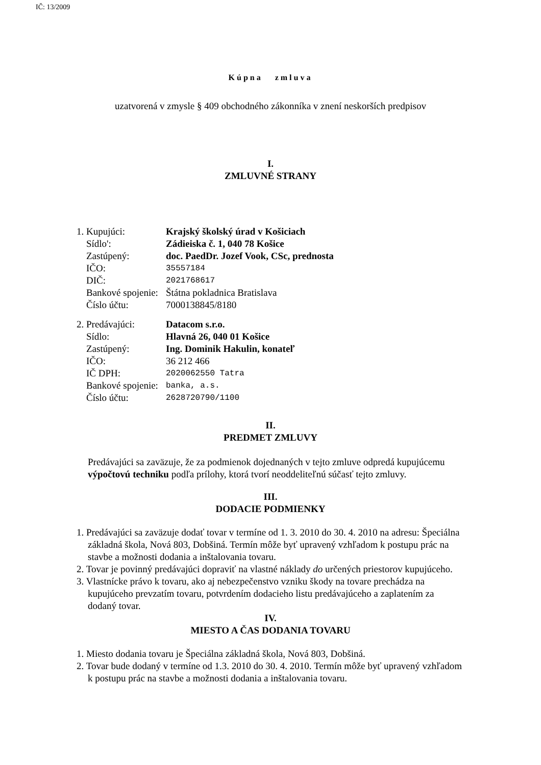IČ: 13/2009
Kúpna zmluva
uzatvorená v zmysle § 409 obchodného zákonníka v znení neskorších predpisov
I.
ZMLUVNÉ STRANY
| 1. Kupujúci: | Krajský školský úrad v Košiciach |
| Sídlo': | Zádieiska č. 1, 040 78 Košice |
| Zastúpený: | doc. PaedDr. Jozef Vook, CSc, prednosta |
| IČO: | 35557184 |
| DIČ: | 2021768617 |
| Bankové spojenie: | Štátna pokladnica Bratislava |
| Číslo účtu: | 7000138845/8180 |
| 2. Predávajúci: | Datacom s.r.o. |
| Sídlo: | Hlavná 26, 040 01 Košice |
| Zastúpený: | Ing. Dominik Hakulin, konateľ |
| IČO: | 36 212 466 |
| IČ DPH: | 2020062550 Tatra |
| Bankové spojenie: | banka, a.s. |
| Číslo účtu: | 2628720790/1100 |
II.
PREDMET ZMLUVY
Predávajúci sa zaväzuje, že za podmienok dojednaných v tejto zmluve odpredá kupujúcemu výpočtovú techniku podľa prílohy, ktorá tvorí neoddeliteľnú súčasť tejto zmluvy.
III.
DODACIE PODMIENKY
1. Predávajúci sa zaväzuje dodať tovar v termíne od 1. 3. 2010 do 30. 4. 2010 na adresu: Špeciálna základná škola, Nová 803, Dobšiná. Termín môže byť upravený vzhľadom k postupu prác na stavbe a možnosti dodania a inštalovania tovaru.
2. Tovar je povinný predávajúci dopraviť na vlastné náklady do určených priestorov kupujúceho.
3. Vlastnícke právo k tovaru, ako aj nebezpečenstvo vzniku škody na tovare prechádza na kupujúceho prevzatím tovaru, potvrdením dodacieho listu predávajúceho a zaplatením za dodaný tovar.
IV.
MIESTO A ČAS DODANIA TOVARU
1. Miesto dodania tovaru je Špeciálna základná škola, Nová 803, Dobšiná.
2. Tovar bude dodaný v termíne od 1.3. 2010 do 30. 4. 2010. Termín môže byť upravený vzhľadom k postupu prác na stavbe a možnosti dodania a inštalovania tovaru.